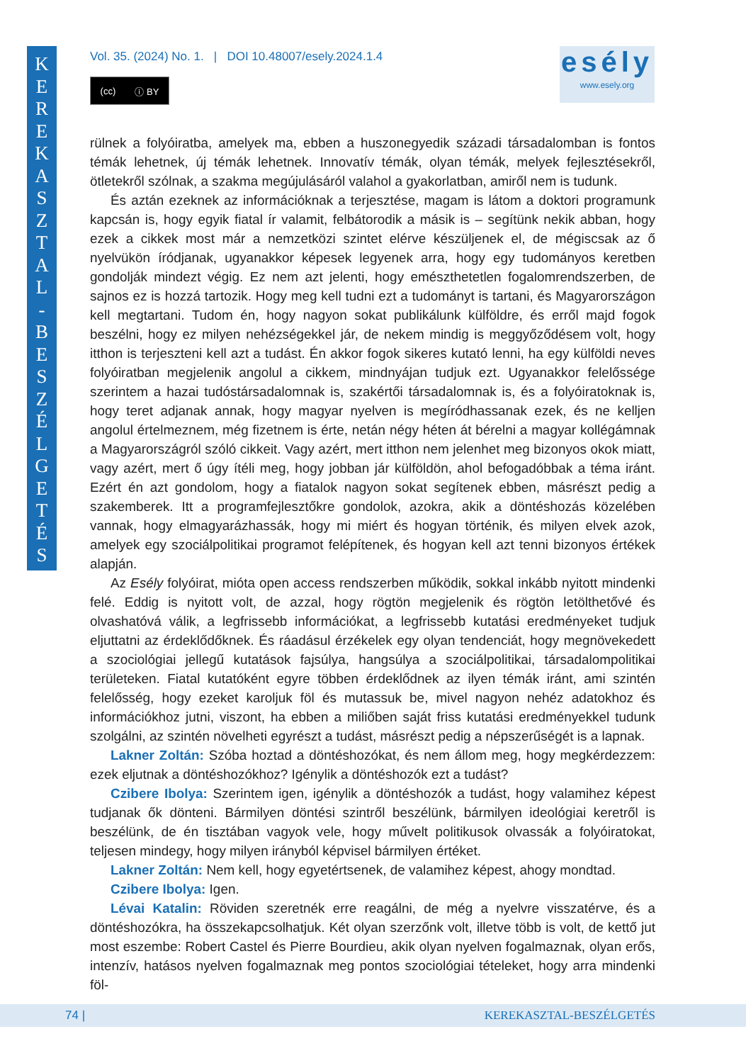K
E
R
E
K
A
S
Z
T
A
L
-
B
E
S
Z
É
L
G
E
T
É
S
Vol. 35. (2024) No. 1. | DOI 10.48007/esely.2024.1.4
(cc) ⓘ BY
esély
www.esely.org
rülnek a folyóiratba, amelyek ma, ebben a huszonegyedik századi társadalomban is fontos témák lehetnek, új témák lehetnek. Innovatív témák, olyan témák, melyek fejlesztésekről, ötletekről szólnak, a szakma megújulásáról valahol a gyakorlatban, amiről nem is tudunk.
És aztán ezeknek az információknak a terjesztése, magam is látom a doktori programunk kapcsán is, hogy egyik fiatal ír valamit, felbátorodik a másik is – segítünk nekik abban, hogy ezek a cikkek most már a nemzetközi szintet elérve készüljenek el, de mégiscsak az ő nyelvükön íródjanak, ugyanakkor képesek legyenek arra, hogy egy tudományos keretben gondolják mindezt végig. Ez nem azt jelenti, hogy emészthetetlen fogalomrendszerben, de sajnos ez is hozzá tartozik. Hogy meg kell tudni ezt a tudományt is tartani, és Magyarországon kell megtartani. Tudom én, hogy nagyon sokat publikálunk külföldre, és erről majd fogok beszélni, hogy ez milyen nehézségekkel jár, de nekem mindig is meggyőződésem volt, hogy itthon is terjeszteni kell azt a tudást. Én akkor fogok sikeres kutató lenni, ha egy külföldi neves folyóiratban megjelenik angolul a cikkem, mindnyájan tudjuk ezt. Ugyanakkor felelőssége szerintem a hazai tudóstársadalomnak is, szakértői társadalomnak is, és a folyóiratoknak is, hogy teret adjanak annak, hogy magyar nyelven is megíródhassanak ezek, és ne kelljen angolul értelmeznem, még fizetnem is érte, netán négy héten át bérelni a magyar kollégámnak a Magyarországról szóló cikkeit. Vagy azért, mert itthon nem jelenhet meg bizonyos okok miatt, vagy azért, mert ő úgy ítéli meg, hogy jobban jár külföldön, ahol befogadóbbak a téma iránt. Ezért én azt gondolom, hogy a fiatalok nagyon sokat segítenek ebben, másrészt pedig a szakemberek. Itt a programfejlesztőkre gondolok, azokra, akik a döntéshozás közelében vannak, hogy elmagyarázhassák, hogy mi miért és hogyan történik, és milyen elvek azok, amelyek egy szociálpolitikai programot felépítenek, és hogyan kell azt tenni bizonyos értékek alapján.
Az Esély folyóirat, mióta open access rendszerben működik, sokkal inkább nyitott mindenki felé. Eddig is nyitott volt, de azzal, hogy rögtön megjelenik és rögtön letölthetővé és olvashatóvá válik, a legfrissebb információkat, a legfrissebb kutatási eredményeket tudjuk eljuttatni az érdeklődőknek. És ráadásul érzékelek egy olyan tendenciát, hogy megnövekedett a szociológiai jellegű kutatások fajsúlya, hangsúlya a szociálpolitikai, társadalompolitikai területeken. Fiatal kutatóként egyre többen érdeklődnek az ilyen témák iránt, ami szintén felelősség, hogy ezeket karoljuk föl és mutassuk be, mivel nagyon nehéz adatokhoz és információkhoz jutni, viszont, ha ebben a miliőben saját friss kutatási eredményekkel tudunk szolgálni, az szintén növelheti egyrészt a tudást, másrészt pedig a népszerűségét is a lapnak.
Lakner Zoltán: Szóba hoztad a döntéshozókat, és nem állom meg, hogy megkérdezzem: ezek eljutnak a döntéshozókhoz? Igénylik a döntéshozók ezt a tudást?
Czibere Ibolya: Szerintem igen, igénylik a döntéshozók a tudást, hogy valamihez képest tudjanak ők dönteni. Bármilyen döntési szintről beszélünk, bármilyen ideológiai keretről is beszélünk, de én tisztában vagyok vele, hogy művelt politikusok olvassák a folyóiratokat, teljesen mindegy, hogy milyen irányból képvisel bármilyen értéket.
Lakner Zoltán: Nem kell, hogy egyetértsenek, de valamihez képest, ahogy mondtad.
Czibere Ibolya: Igen.
Lévai Katalin: Röviden szeretnék erre reagálni, de még a nyelvre visszatérve, és a döntéshozókra, ha összekapcsolhatjuk. Két olyan szerzőnk volt, illetve több is volt, de kettő jut most eszembe: Robert Castel és Pierre Bourdieu, akik olyan nyelven fogalmaznak, olyan erős, intenzív, hatásos nyelven fogalmaznak meg pontos szociológiai tételeket, hogy arra mindenki föl-
74 | KEREKASZTAL-BESZÉLGETÉS